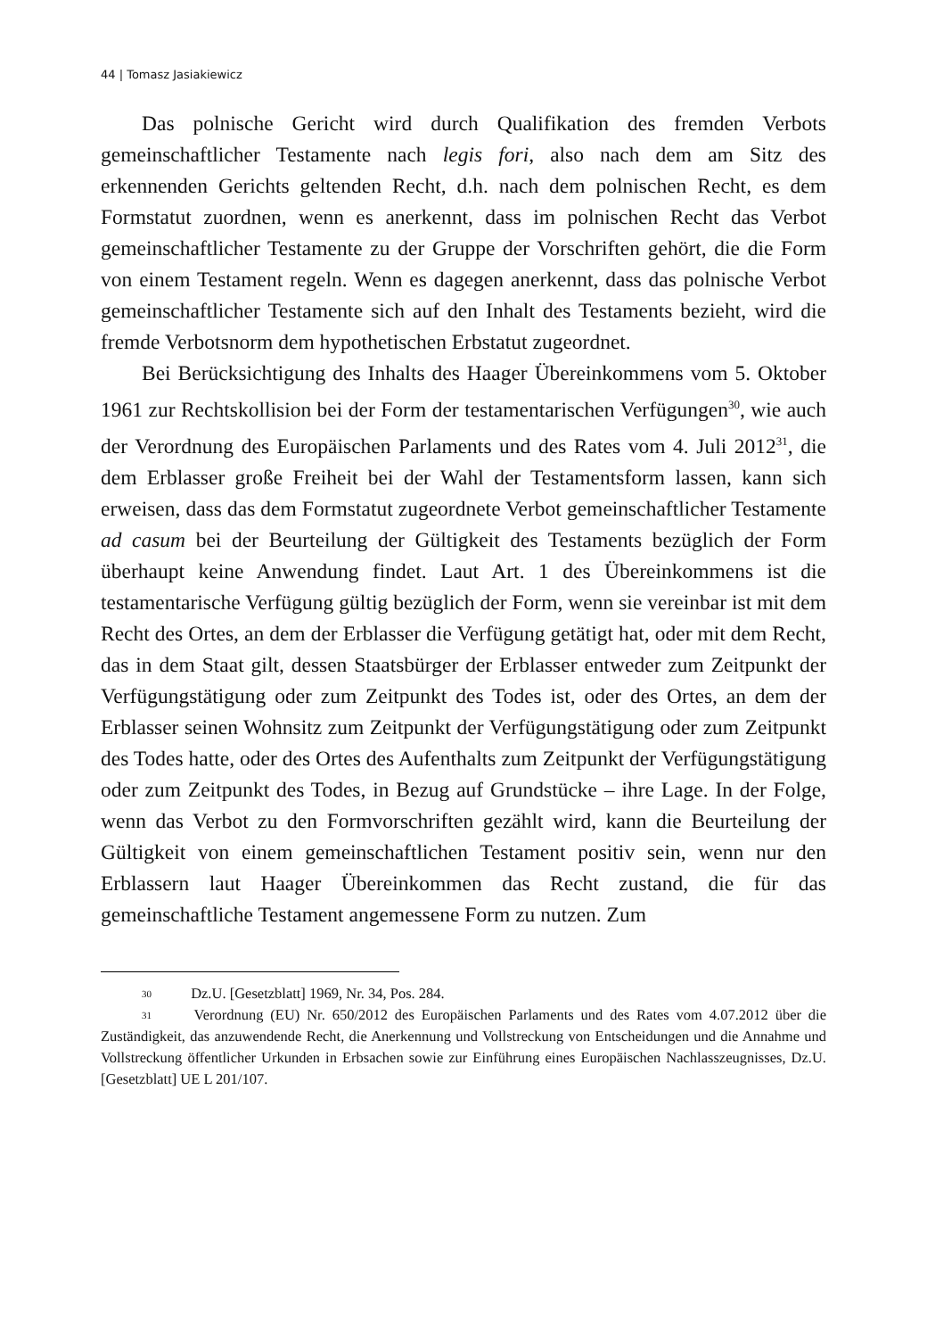44 | Tomasz Jasiakiewicz
Das polnische Gericht wird durch Qualifikation des fremden Verbots gemeinschaftlicher Testamente nach legis fori, also nach dem am Sitz des erkennenden Gerichts geltenden Recht, d.h. nach dem polnischen Recht, es dem Formstatut zuordnen, wenn es anerkennt, dass im polnischen Recht das Verbot gemeinschaftlicher Testamente zu der Gruppe der Vorschriften gehört, die die Form von einem Testament regeln. Wenn es dagegen anerkennt, dass das polnische Verbot gemeinschaftlicher Testamente sich auf den Inhalt des Testaments bezieht, wird die fremde Verbotsnorm dem hypothetischen Erbstatut zugeordnet.
Bei Berücksichtigung des Inhalts des Haager Übereinkommens vom 5. Oktober 1961 zur Rechtskollision bei der Form der testamentarischen Verfügungen<sup>30</sup>, wie auch der Verordnung des Europäischen Parlaments und des Rates vom 4. Juli 2012<sup>31</sup>, die dem Erblasser große Freiheit bei der Wahl der Testamentsform lassen, kann sich erweisen, dass das dem Formstatut zugeordnete Verbot gemeinschaftlicher Testamente ad casum bei der Beurteilung der Gültigkeit des Testaments bezüglich der Form überhaupt keine Anwendung findet. Laut Art. 1 des Übereinkommens ist die testamentarische Verfügung gültig bezüglich der Form, wenn sie vereinbar ist mit dem Recht des Ortes, an dem der Erblasser die Verfügung getätigt hat, oder mit dem Recht, das in dem Staat gilt, dessen Staatsbürger der Erblasser entweder zum Zeitpunkt der Verfügungstätigung oder zum Zeitpunkt des Todes ist, oder des Ortes, an dem der Erblasser seinen Wohnsitz zum Zeitpunkt der Verfügungstätigung oder zum Zeitpunkt des Todes hatte, oder des Ortes des Aufenthalts zum Zeitpunkt der Verfügungstätigung oder zum Zeitpunkt des Todes, in Bezug auf Grundstücke – ihre Lage. In der Folge, wenn das Verbot zu den Formvorschriften gezählt wird, kann die Beurteilung der Gültigkeit von einem gemeinschaftlichen Testament positiv sein, wenn nur den Erblassern laut Haager Übereinkommen das Recht zustand, die für das gemeinschaftliche Testament angemessene Form zu nutzen. Zum
<sup>30</sup> Dz.U. [Gesetzblatt] 1969, Nr. 34, Pos. 284.
<sup>31</sup> Verordnung (EU) Nr. 650/2012 des Europäischen Parlaments und des Rates vom 4.07.2012 über die Zuständigkeit, das anzuwendende Recht, die Anerkennung und Vollstreckung von Entscheidungen und die Annahme und Vollstreckung öffentlicher Urkunden in Erbsachen sowie zur Einführung eines Europäischen Nachlasszeugnisses, Dz.U. [Gesetzblatt] UE L 201/107.